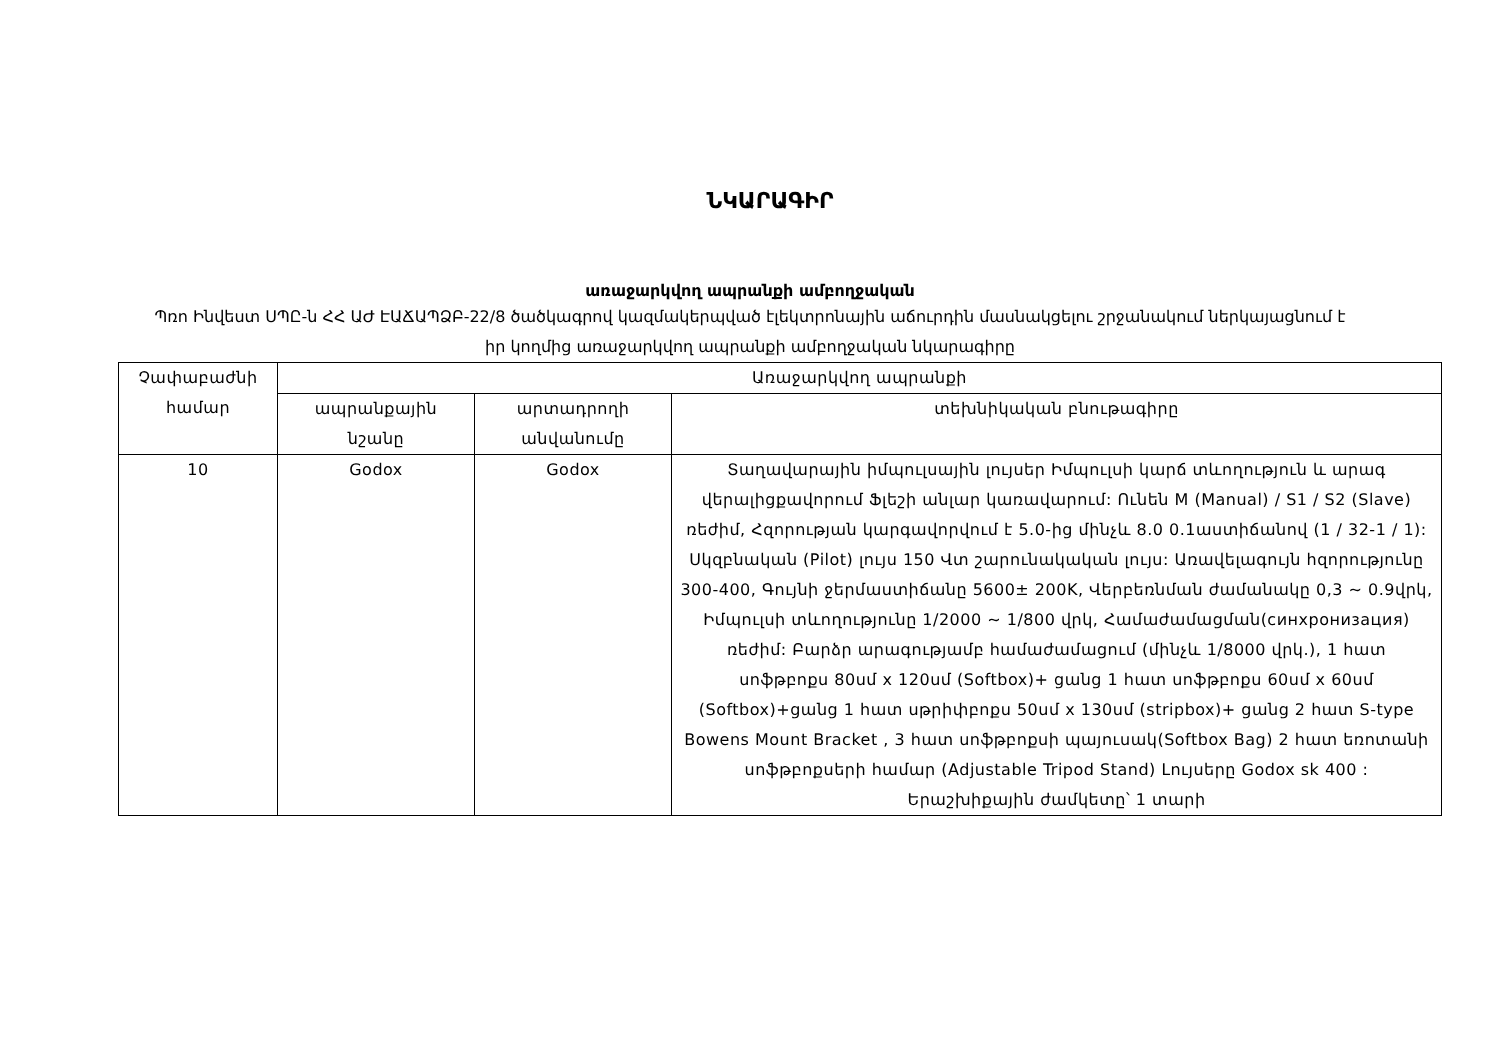ՆԿԱՐԱԳԻՐ
առաջարկվող ապրանքի ամբողջական
Պռո Ինվեստ ՍՊԸ-ն ՀՀ ԱԺ ԷԱՃԱՊՁԲ-22/8 ծածկագրով կազմակերպված էլեկտրոնային աճուրդին մասնակցելու շրջանակում ներկայացնում է իր կողմից առաջարկվող ապրանքի ամբողջական նկարագիրը
| Չափաբաժնի համար | Առաջարկվող ապրանքի | | |
| --- | --- | --- | --- |
| | ապրանքային նշանը | արտադրողի անվանումը | տեխնիկական բնութագիրը |
| 10 | Godox | Godox | Տաղավարային իմպուլսային լույսեր Իմպուլսի կարճ տևողություն և արագ վերալիցքավորում Ֆլեշի անլար կառավարում: Ունեն M (Manual) / S1 / S2 (Slave) ռեժիմ, Հզորության կարգավորվում է 5.0-ից մինչև 8.0 0.1աստիճանով (1 / 32-1 / 1): Սկզբնական (Pilot) լույս 150 Վտ շարունակական լույս: Առավելագույն հզորությունը 300-400, Գույնի ջերմաստիճանը 5600± 200K, Վերբեռնման ժամանակը 0,3 ~ 0.9վրկ, Իմպուլսի տևողությունը 1/2000 ~ 1/800 վրկ, Համաժամացման(синхронизация) ռեժիմ: Բարձր արագությամբ համաժամացում (մինչև 1/8000 վրկ.), 1 հատ սոֆթբոքս 80սմ x 120սմ (Softbox)+ ցանց 1 հատ սոֆթբոքս 60սմ x 60սմ (Softbox)+ցանց 1 հատ սթրիփբոքս 50սմ x 130սմ (stripbox)+ ցանց 2 հատ S-type Bowens Mount Bracket , 3 հատ սոֆթբոքսի պայուսակ(Softbox Bag) 2 հատ եռոտանի սոֆթբոքսերի համար (Adjustable Tripod Stand) Լույսերը Godox sk 400 : Երաշխիքային ժամկետը՝ 1 տարի |